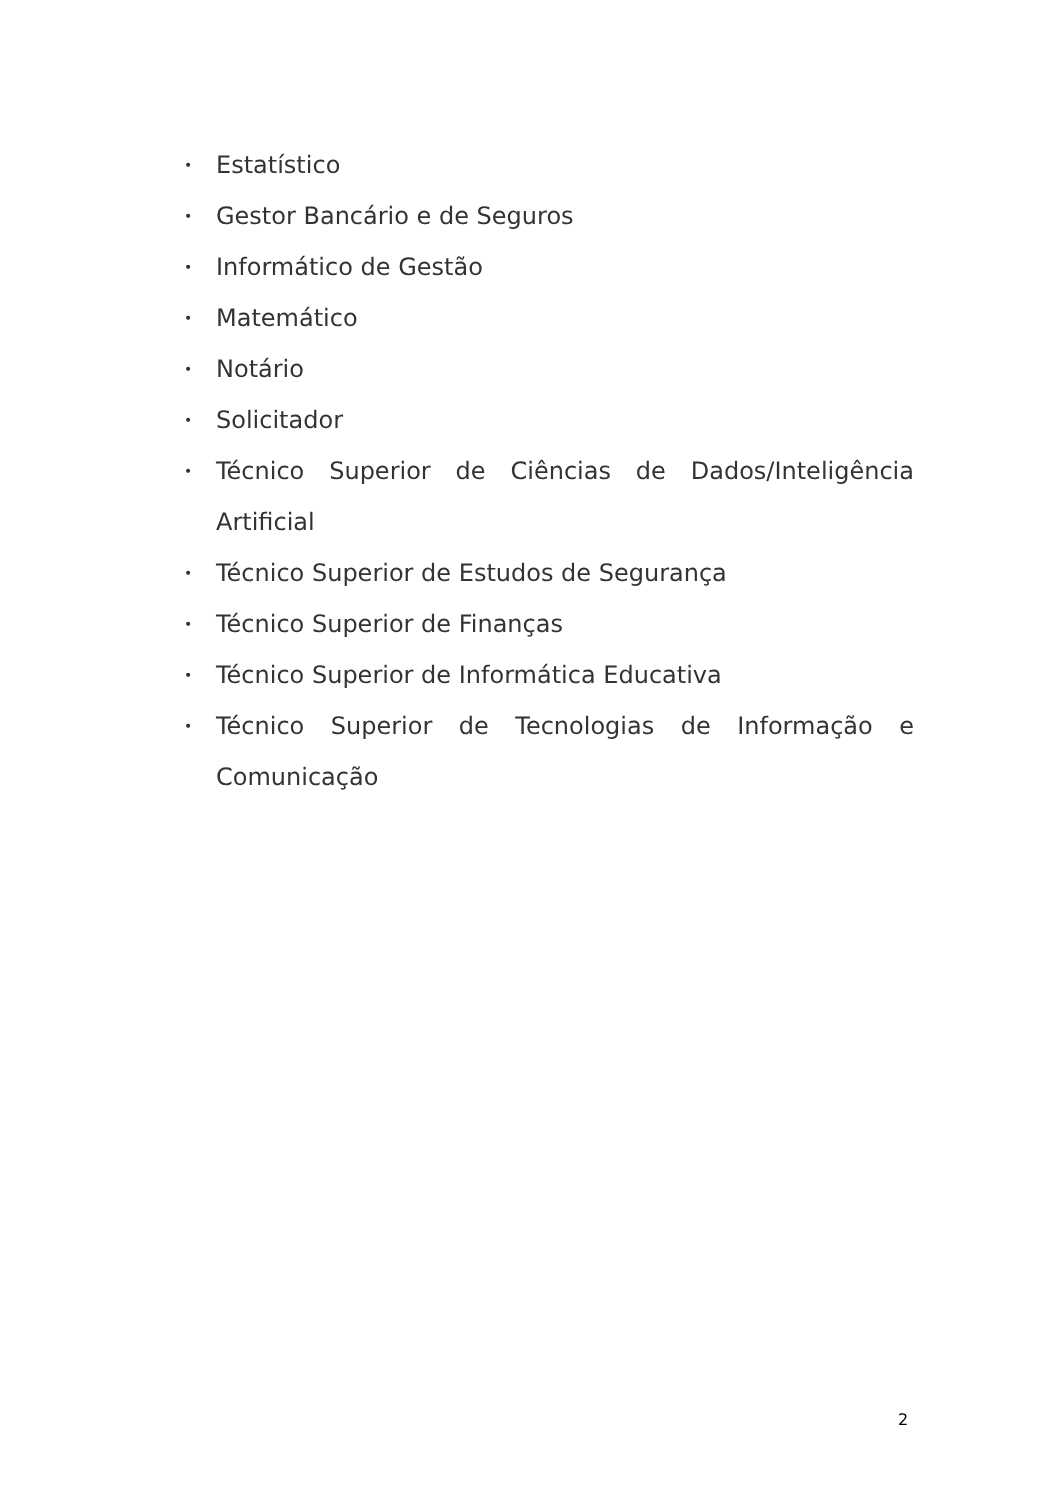• Estatístico
• Gestor Bancário e de Seguros
• Informático de Gestão
• Matemático
• Notário
• Solicitador
• Técnico Superior de Ciências de Dados/Inteligência Artificial
• Técnico Superior de Estudos de Segurança
• Técnico Superior de Finanças
• Técnico Superior de Informática Educativa
• Técnico Superior de Tecnologias de Informação e Comunicação
2